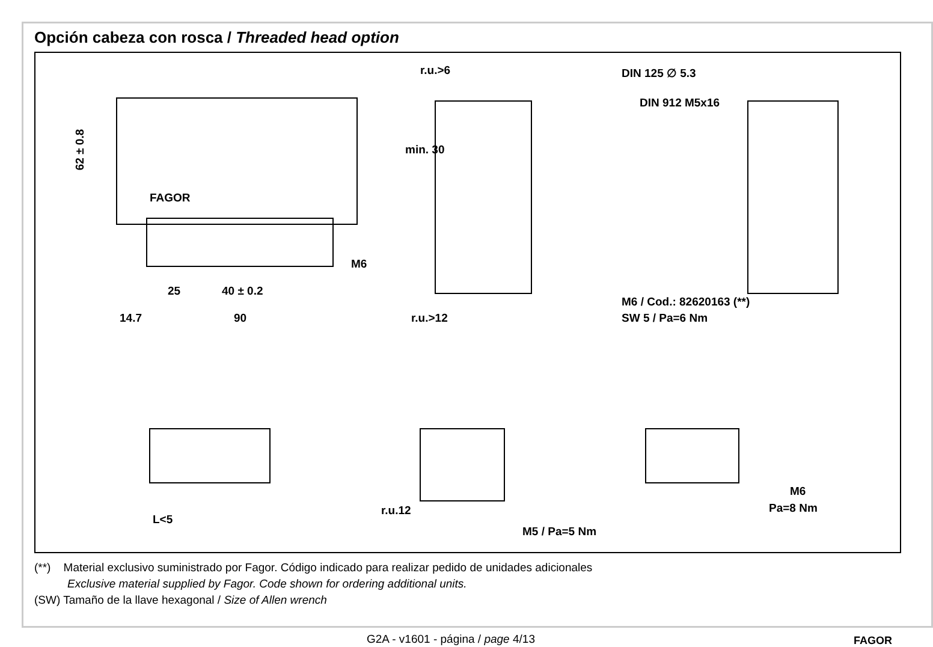Opción cabeza con rosca / Threaded head option
62 ± 0.8
FAGOR
M6
25 40 ± 0.2
14.7 90
r.u.>6 DIN 125 ∅ 5.3
DIN 912 M5x16
min. 30
M6 / Cod.: 82620163 (**)
SW 5 / Pa=6 Nm r.u.>12
L<5
r.u.12
M5 / Pa=5 Nm
M6
Pa=8 Nm
(**) Material exclusivo suministrado por Fagor. Código indicado para realizar pedido de unidades adicionales
Exclusive material supplied by Fagor. Code shown for ordering additional units.
(SW) Tamaño de la llave hexagonal / Size of Allen wrench
G2A - v1601 - página / page 4/13 FAGOR